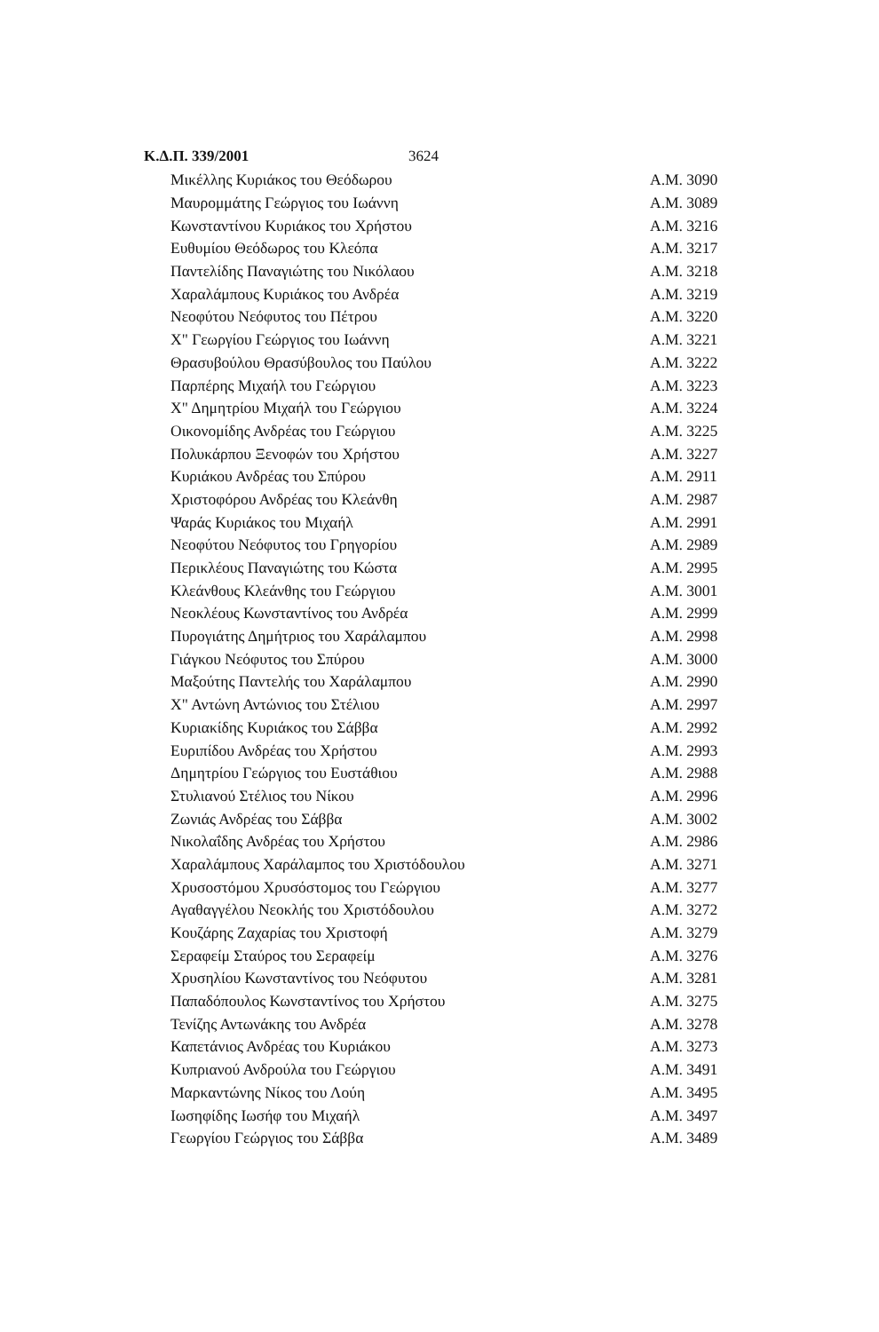Κ.Δ.Π. 339/2001 3624
| Μικέλλης Κυριάκος του Θεόδωρου | Α.Μ. 3090 |
| Μαυρομμάτης Γεώργιος του Ιωάννη | Α.Μ. 3089 |
| Κωνσταντίνου Κυριάκος του Χρήστου | Α.Μ. 3216 |
| Ευθυμίου Θεόδωρος του Κλεόπα | Α.Μ. 3217 |
| Παντελίδης Παναγιώτης του Νικόλαου | Α.Μ. 3218 |
| Χαραλάμπους Κυριάκος του Ανδρέα | Α.Μ. 3219 |
| Νεοφύτου Νεόφυτος του Πέτρου | Α.Μ. 3220 |
| Χ" Γεωργίου Γεώργιος του Ιωάννη | Α.Μ. 3221 |
| Θρασυβούλου Θρασύβουλος του Παύλου | Α.Μ. 3222 |
| Παρπέρης Μιχαήλ του Γεώργιου | Α.Μ. 3223 |
| Χ" Δημητρίου Μιχαήλ του Γεώργιου | Α.Μ. 3224 |
| Οικονομίδης Ανδρέας του Γεώργιου | Α.Μ. 3225 |
| Πολυκάρπου Ξενοφών του Χρήστου | Α.Μ. 3227 |
| Κυριάκου Ανδρέας του Σπύρου | Α.Μ. 2911 |
| Χριστοφόρου Ανδρέας του Κλεάνθη | Α.Μ. 2987 |
| Ψαράς Κυριάκος του Μιχαήλ | Α.Μ. 2991 |
| Νεοφύτου Νεόφυτος του Γρηγορίου | Α.Μ. 2989 |
| Περικλέους Παναγιώτης του Κώστα | Α.Μ. 2995 |
| Κλεάνθους Κλεάνθης του Γεώργιου | Α.Μ. 3001 |
| Νεοκλέους Κωνσταντίνος του Ανδρέα | Α.Μ. 2999 |
| Πυρογιάτης Δημήτριος του Χαράλαμπου | Α.Μ. 2998 |
| Γιάγκου Νεόφυτος του Σπύρου | Α.Μ. 3000 |
| Μαξούτης Παντελής του Χαράλαμπου | Α.Μ. 2990 |
| Χ" Αντώνη Αντώνιος του Στέλιου | Α.Μ. 2997 |
| Κυριακίδης Κυριάκος του Σάββα | Α.Μ. 2992 |
| Ευριπίδου Ανδρέας του Χρήστου | Α.Μ. 2993 |
| Δημητρίου Γεώργιος του Ευστάθιου | Α.Μ. 2988 |
| Στυλιανού Στέλιος του Νίκου | Α.Μ. 2996 |
| Ζωνιάς Ανδρέας του Σάββα | Α.Μ. 3002 |
| Νικολαΐδης Ανδρέας του Χρήστου | Α.Μ. 2986 |
| Χαραλάμπους Χαράλαμπος του Χριστόδουλου | Α.Μ. 3271 |
| Χρυσοστόμου Χρυσόστομος του Γεώργιου | Α.Μ. 3277 |
| Αγαθαγγέλου Νεοκλής του Χριστόδουλου | Α.Μ. 3272 |
| Κουζάρης Ζαχαρίας του Χριστοφή | Α.Μ. 3279 |
| Σεραφείμ Σταύρος του Σεραφείμ | Α.Μ. 3276 |
| Χρυσηλίου Κωνσταντίνος του Νεόφυτου | Α.Μ. 3281 |
| Παπαδόπουλος Κωνσταντίνος του Χρήστου | Α.Μ. 3275 |
| Τενίζης Αντωνάκης του Ανδρέα | Α.Μ. 3278 |
| Καπετάνιος Ανδρέας του Κυριάκου | Α.Μ. 3273 |
| Κυπριανού Ανδρούλα του Γεώργιου | Α.Μ. 3491 |
| Μαρκαντώνης Νίκος του Λούη | Α.Μ. 3495 |
| Ιωσηφίδης Ιωσήφ του Μιχαήλ | Α.Μ. 3497 |
| Γεωργίου Γεώργιος του Σάββα | Α.Μ. 3489 |